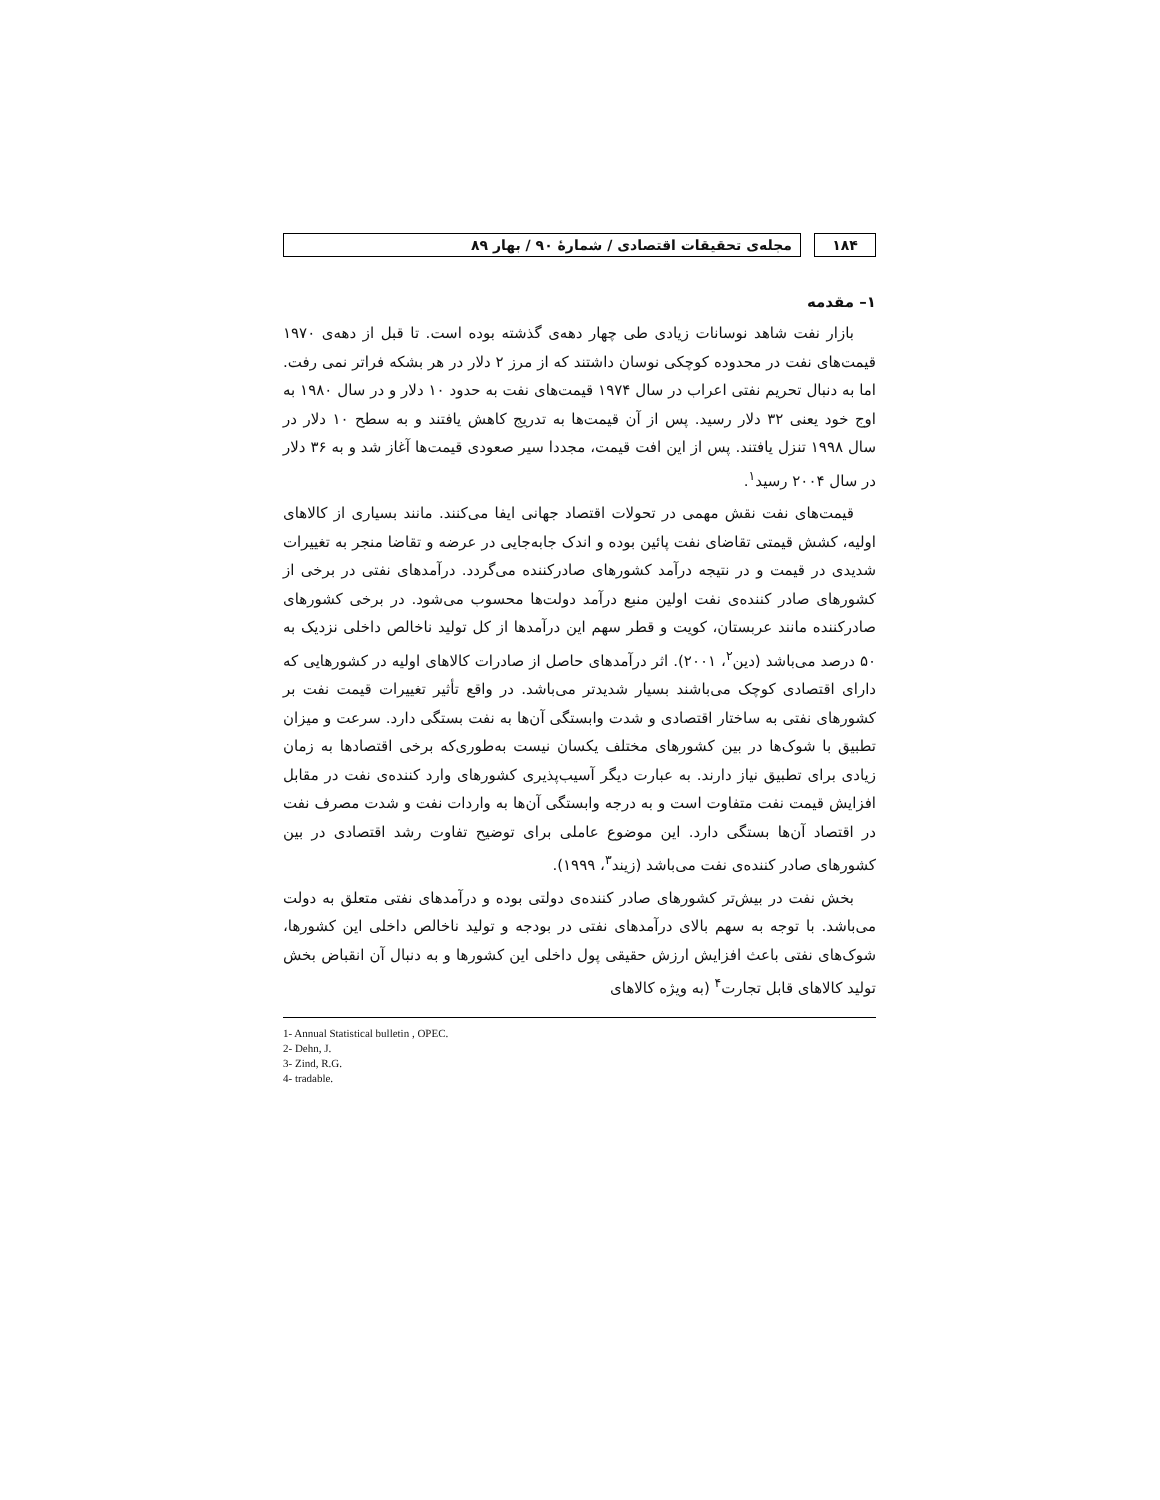۱۸۴ مجله‌ی تحقیقات اقتصادی / شمارۀ ۹۰ / بهار ۸۹
۱– مقدمه
بازار نفت شاهد نوسانات زیادی طی چهار دهه‌ی گذشته بوده است. تا قبل از دهه‌ی ۱۹۷۰ قیمت‌های نفت در محدوده کوچکی نوسان داشتند که از مرز ۲ دلار در هر بشکه فراتر نمی رفت. اما به دنبال تحریم نفتی اعراب در سال ۱۹۷۴ قیمت‌های نفت به حدود ۱۰ دلار و در سال ۱۹۸۰ به اوج خود یعنی ۳۲ دلار رسید. پس از آن قیمت‌ها به تدریج کاهش یافتند و به سطح ۱۰ دلار در سال ۱۹۹۸ تنزل یافتند. پس از این افت قیمت، مجددا سیر صعودی قیمت‌ها آغاز شد و به ۳۶ دلار در سال ۲۰۰۴ رسید<sup>۱</sup>.
قیمت‌های نفت نقش مهمی در تحولات اقتصاد جهانی ایفا می‌کنند. مانند بسیاری از کالاهای اولیه، کشش قیمتی تقاضای نفت پائین بوده و اندک جابه‌جایی در عرضه و تقاضا منجر به تغییرات شدیدی در قیمت و در نتیجه درآمد کشورهای صادرکننده می‌گردد. درآمدهای نفتی در برخی از کشورهای صادر کننده‌ی نفت اولین منبع درآمد دولت‌ها محسوب می‌شود. در برخی کشورهای صادرکننده مانند عربستان، کویت و قطر سهم این درآمدها از کل تولید ناخالص داخلی نزدیک به ۵۰ درصد می‌باشد (دین<sup>۲</sup>، ۲۰۰۱). اثر درآمدهای حاصل از صادرات کالاهای اولیه در کشورهایی که دارای اقتصادی کوچک می‌باشند بسیار شدیدتر می‌باشد. در واقع تأثیر تغییرات قیمت نفت بر کشورهای نفتی به ساختار اقتصادی و شدت وابستگی آن‌ها به نفت بستگی دارد. سرعت و میزان تطبیق با شوک‌ها در بین کشورهای مختلف یکسان نیست به‌طوری‌که برخی اقتصادها به زمان زیادی برای تطبیق نیاز دارند. به عبارت دیگر آسیب‌پذیری کشورهای وارد کننده‌ی نفت در مقابل افزایش قیمت نفت متفاوت است و به درجه وابستگی آن‌ها به واردات نفت و شدت مصرف نفت در اقتصاد آن‌ها بستگی دارد. این موضوع عاملی برای توضیح تفاوت رشد اقتصادی در بین کشورهای صادر کننده‌ی نفت می‌باشد (زیند<sup>۳</sup>، ۱۹۹۹).
بخش نفت در بیش‌تر کشورهای صادر کننده‌ی دولتی بوده و درآمدهای نفتی متعلق به دولت می‌باشد. با توجه به سهم بالای درآمدهای نفتی در بودجه و تولید ناخالص داخلی این کشورها، شوک‌های نفتی باعث افزایش ارزش حقیقی پول داخلی این کشورها و به دنبال آن انقباض بخش تولید کالاهای قابل تجارت<sup>۴</sup> (به ویژه کالاهای
1- Annual Statistical bulletin , OPEC.
2- Dehn, J.
3- Zind, R.G.
4- tradable.